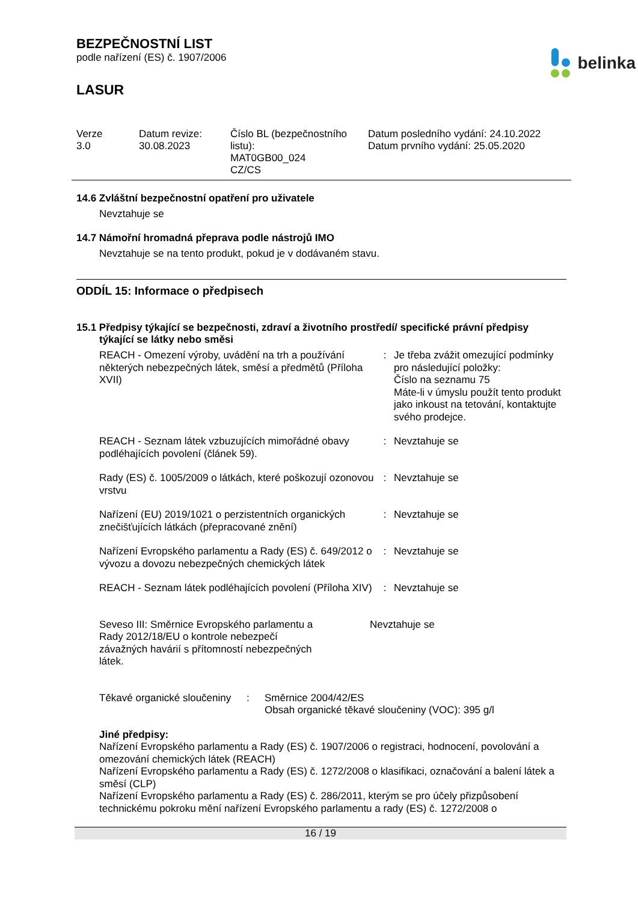BEZPEČNOSTNÍ LIST
podle nařízení (ES) č. 1907/2006
belinka
LASUR
Verze
3.0
Datum revize:
30.08.2023
Číslo BL (bezpečnostního listu):
MAT0GB00_024
CZ/CS
Datum posledního vydání: 24.10.2022
Datum prvního vydání: 25.05.2020
14.6 Zvláštní bezpečnostní opatření pro uživatele
Nevztahuje se
14.7 Námořní hromadná přeprava podle nástrojů IMO
Nevztahuje se na tento produkt, pokud je v dodávaném stavu.
ODDÍL 15: Informace o předpisech
15.1 Předpisy týkající se bezpečnosti, zdraví a životního prostředí/ specifické právní předpisy
týkající se látky nebo směsi
| REACH - Omezení výroby, uvádění na trh a používání některých nebezpečných látek, směsí a předmětů (Příloha XVII) | : | Je třeba zvážit omezující podmínky pro následující položky: Číslo na seznamu 75 Máte-li v úmyslu použít tento produkt jako inkoust na tetování, kontaktujte svého prodejce. |
| REACH - Seznam látek vzbuzujících mimořádné obavy podléhajících povolení (článek 59). | : | Nevztahuje se |
| Rady (ES) č. 1005/2009 o látkách, které poškozují ozonovou vrstvu | : | Nevztahuje se |
| Nařízení (EU) 2019/1021 o perzistentních organických znečišťujících látkách (přepracované znění) | : | Nevztahuje se |
| Nařízení Evropského parlamentu a Rady (ES) č. 649/2012 o vývozu a dovozu nebezpečných chemických látek | : | Nevztahuje se |
| REACH - Seznam látek podléhajících povolení (Příloha XIV) | : | Nevztahuje se |
| Seveso III: Směrnice Evropského parlamentu a Rady 2012/18/EU o kontrole nebezpečí závažných havárií s přítomností nebezpečných látek. | Nevztahuje se |
| Těkavé organické sloučeniny | : | Směrnice 2004/42/ES Obsah organické těkavé sloučeniny (VOC): 395 g/l |
Jiné předpisy:
Nařízení Evropského parlamentu a Rady (ES) č. 1907/2006 o registraci, hodnocení, povolování a omezování chemických látek (REACH)
Nařízení Evropského parlamentu a Rady (ES) č. 1272/2008 o klasifikaci, označování a balení látek a směsí (CLP)
Nařízení Evropského parlamentu a Rady (ES) č. 286/2011, kterým se pro účely přizpůsobení technickému pokroku mění nařízení Evropského parlamentu a rady (ES) č. 1272/2008 o
16 / 19